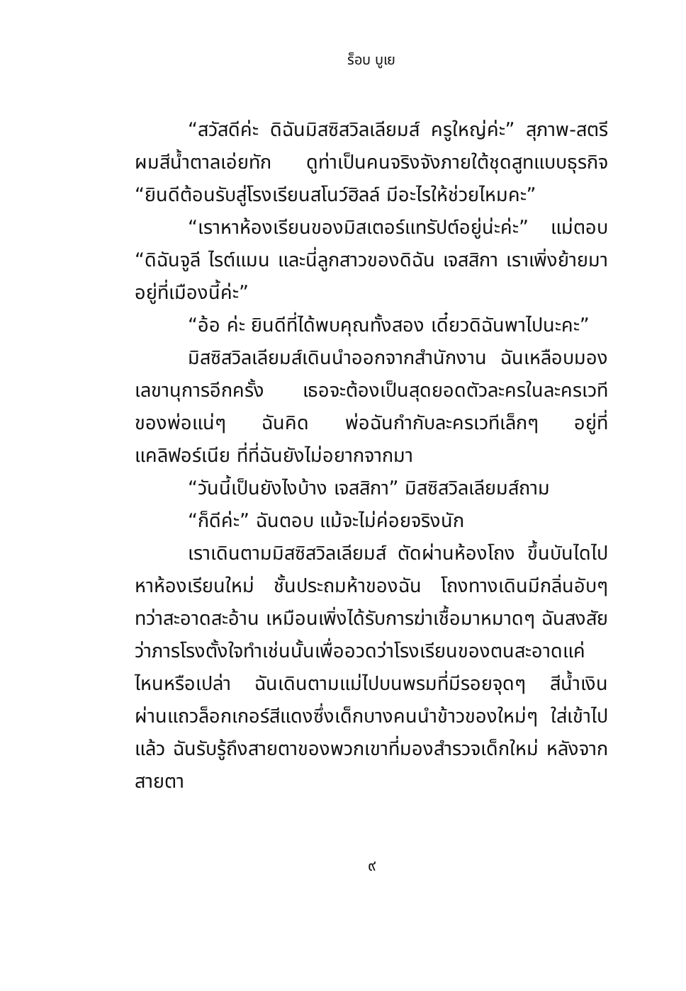ร็อบ บูเย
“สวัสดีค่ะ ดิฉันมิสซิสวิลเลียมส์ ครูใหญ่ค่ะ” สุภาพ-สตรีผมสีน้ำตาลเอ่ยทัก ดูท่าเป็นคนจริงจังภายใต้ชุดสูทแบบธุรกิจ “ยินดีต้อนรับสู่โรงเรียนสโนว์ฮิลล์ มีอะไรให้ช่วยไหมคะ”
“เราหาห้องเรียนของมิสเตอร์แทรัปต์อยู่น่ะค่ะ” แม่ตอบ “ดิฉันจูลี ไรต์แมน และนี่ลูกสาวของดิฉัน เจสสิกา เราเพิ่งย้ายมาอยู่ที่เมืองนี้ค่ะ”
“อ้อ ค่ะ ยินดีที่ได้พบคุณทั้งสอง เดี๋ยวดิฉันพาไปนะคะ”
มิสซิสวิลเลียมส์เดินนำออกจากสำนักงาน ฉันเหลือบมองเลขานุการอีกครั้ง เธอจะต้องเป็นสุดยอดตัวละครในละครเวทีของพ่อแน่ๆ ฉันคิด พ่อฉันกำกับละครเวทีเล็กๆ อยู่ที่แคลิฟอร์เนีย ที่ที่ฉันยังไม่อยากจากมา
“วันนี้เป็นยังไงบ้าง เจสสิกา” มิสซิสวิลเลียมส์ถาม
“ก็ดีค่ะ” ฉันตอบ แม้จะไม่ค่อยจริงนัก
เราเดินตามมิสซิสวิลเลียมส์ ตัดผ่านห้องโถง ขึ้นบันไดไปหาห้องเรียนใหม่ ชั้นประถมห้าของฉัน โถงทางเดินมีกลิ่นอับๆ ทว่าสะอาดสะอ้าน เหมือนเพิ่งได้รับการฆ่าเชื้อมาหมาดๆ ฉันสงสัยว่าภารโรงตั้งใจทำเช่นนั้นเพื่ออวดว่าโรงเรียนของตนสะอาดแค่ไหนหรือเปล่า ฉันเดินตามแม่ไปบนพรมที่มีรอยจุดๆ สีน้ำเงิน ผ่านแถวล็อกเกอร์สีแดงซึ่งเด็กบางคนนำข้าวของใหม่ๆ ใส่เข้าไปแล้ว ฉันรับรู้ถึงสายตาของพวกเขาที่มองสำรวจเด็กใหม่ หลังจากสายตา
๙